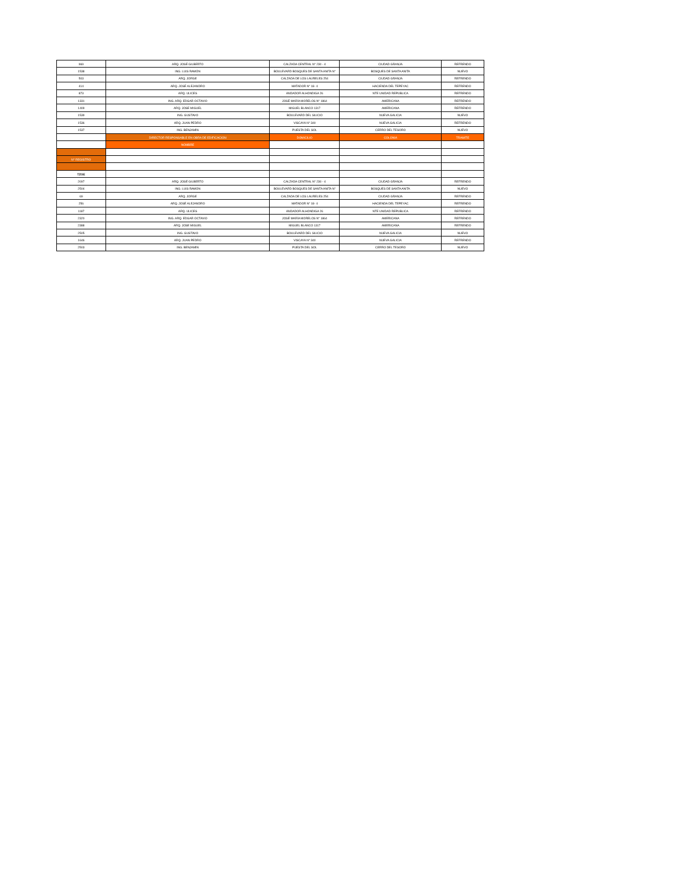| 969 | ARQ. JOSÉ GILBERTO | CALZADA CENTRAL N° 230 - 4 | CIUDAD GRANJA | REFRENDO |
| 1538 | ING. LUIS RAMÓN | BOULEVARD BOSQUES DE SANTA ANITA N° | BOSQUES DE SANTA ANITA | NUEVO |
| 503 | ARQ. JORGE | CALZADA DE LOS LAURELES 254 | CIUDAD GRANJA | REFRENDO |
| 414 | ARQ. JOSÉ ALEJANDRO | MATADOR N° 18- 4 | HACIENDA DEL TEPEYAC | REFRENDO |
| 873 | ARQ. ULICES | ANDADOR ALHONDIGA 26 | NTE UNIDAD REPUBLICA | REFRENDO |
| 1331 | ING. ARQ. EDGAR OCTAVIO | JOSÉ MARÍA MORELOS N° 1864 | AMERICANA | REFRENDO |
| 1409 | ARQ. JOSE MIGUEL | MIGUEL BLANCO 1317 | AMERICANA | REFRENDO |
| 1539 | ING. GUSTAVO | BOULEVARD DEL SILICIO | NUEVA GALICIA | NUEVO |
| 1536 | ARQ. JUAN PEDRO | VISCAYA N° 340 | NUEVA GALICIA | REFRENDO |
| 1537 | ING. BENJAMÍN | PUESTA DEL SOL | CERRO DEL TESORO | NUEVO |
| | DIRECTOR RESPONSABLE EN OBRA DE EDIFICACION | DOMICILIO | COLONIA | TRAMITE |
| | NOMBRE | | | |
| N° REGISTRO | | | | |
| TZOE | | | | |
| 2097 | ARQ. JOSÉ GILBERTO | CALZADA CENTRAL N° 230 - 4 | CIUDAD GRANJA | REFRENDO |
| 2504 | ING. LUIS RAMÓN | BOULEVARD BOSQUES DE SANTA ANITA N° | BOSQUES DE SANTA ANITA | NUEVO |
| 69 | ARQ. JORGE | CALZADA DE LOS LAURELES 254 | CIUDAD GRANJA | REFRENDO |
| 256 | ARQ. JOSÉ ALEJANDRO | MATADOR N° 18- 4 | HACIENDA DEL TEPEYAC | REFRENDO |
| 1187 | ARQ. ULICES | ANDADOR ALHONDIGA 26 | NTE UNIDAD REPUBLICA | REFRENDO |
| 2320 | ING. ARQ. EDGAR OCTAVIO | JOSÉ MARÍA MORELOS N° 1864 | AMERICANA | REFRENDO |
| 2388 | ARQ. JOSE MIGUEL | MIGUEL BLANCO 1317 | AMERICANA | REFRENDO |
| 2505 | ING. GUSTAVO | BOULEVARD DEL SILICIO | NUEVA GALICIA | NUEVO |
| 1646 | ARQ. JUAN PEDRO | VISCAYA N° 340 | NUEVA GALICIA | REFRENDO |
| 2503 | ING. BENJAMÍN | PUESTA DEL SOL | CERRO DEL TESORO | NUEVO |